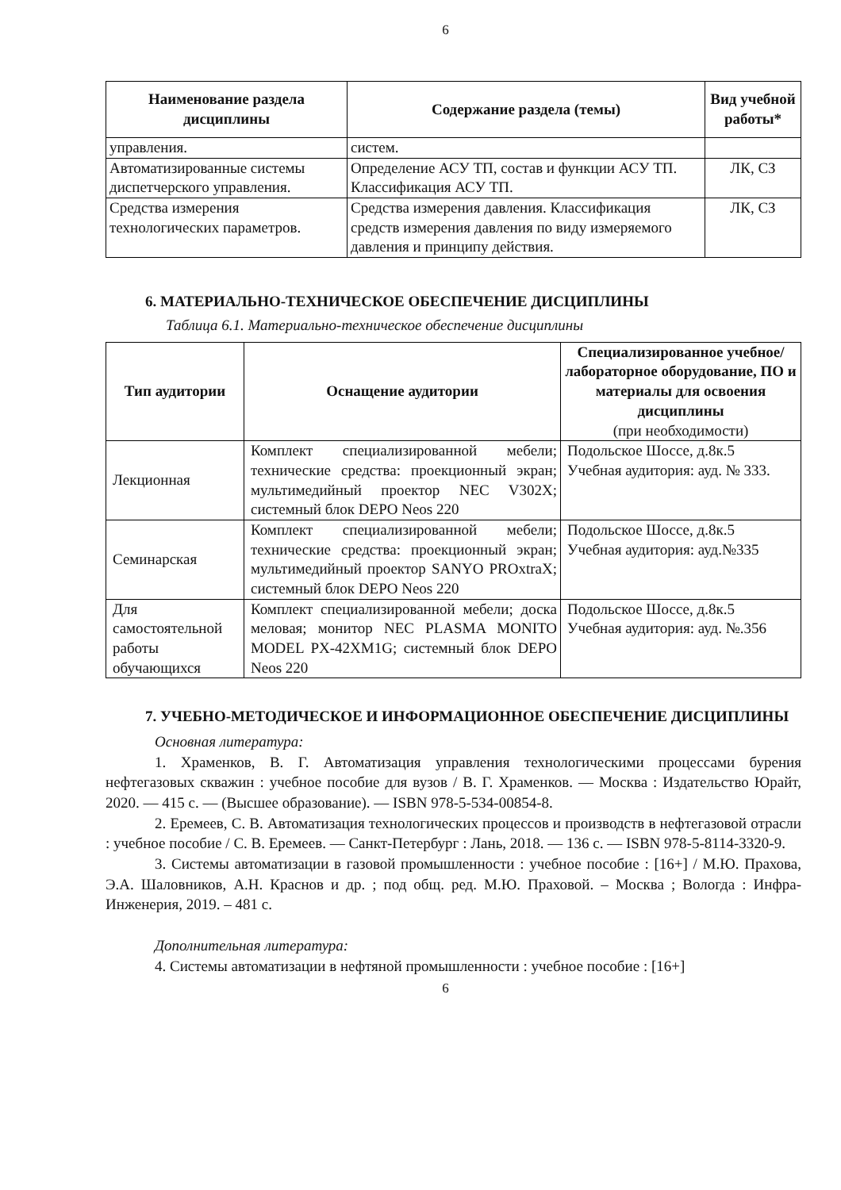6
| Наименование раздела дисциплины | Содержание раздела (темы) | Вид учебной работы* |
| --- | --- | --- |
| управления. | систем. | |
| Автоматизированные системы диспетчерского управления. | Определение АСУ ТП, состав и функции АСУ ТП. Классификация АСУ ТП. | ЛК, СЗ |
| Средства измерения технологических параметров. | Средства измерения давления. Классификация средств измерения давления по виду измеряемого давления и принципу действия. | ЛК, СЗ |
6. МАТЕРИАЛЬНО-ТЕХНИЧЕСКОЕ ОБЕСПЕЧЕНИЕ ДИСЦИПЛИНЫ
Таблица 6.1. Материально-техническое обеспечение дисциплины
| Тип аудитории | Оснащение аудитории | Специализированное учебное/лабораторное оборудование, ПО и материалы для освоения дисциплины (при необходимости) |
| --- | --- | --- |
| Лекционная | Комплект специализированной мебели; технические средства: проекционный экран; мультимедийный проектор NEC V302X; системный блок DEPO Neos 220 | Подольское Шоссе, д.8к.5 Учебная аудитория: ауд. № 333. |
| Семинарская | Комплект специализированной мебели; технические средства: проекционный экран; мультимедийный проектор SANYO PROxtraX; системный блок DEPO Neos 220 | Подольское Шоссе, д.8к.5 Учебная аудитория: ауд.№335 |
| Для самостоятельной работы обучающихся | Комплект специализированной мебели; доска меловая; монитор NEC PLASMA MONITO MODEL PX-42XM1G; системный блок DEPO Neos 220 | Подольское Шоссе, д.8к.5 Учебная аудитория: ауд. №.356 |
7. УЧЕБНО-МЕТОДИЧЕСКОЕ И ИНФОРМАЦИОННОЕ ОБЕСПЕЧЕНИЕ ДИСЦИПЛИНЫ
Основная литература:
1. Храменков, В. Г. Автоматизация управления технологическими процессами бурения нефтегазовых скважин : учебное пособие для вузов / В. Г. Храменков. — Москва : Издательство Юрайт, 2020. — 415 с. — (Высшее образование). — ISBN 978-5-534-00854-8.
2. Еремеев, С. В. Автоматизация технологических процессов и производств в нефтегазовой отрасли : учебное пособие / С. В. Еремеев. — Санкт-Петербург : Лань, 2018. — 136 с. — ISBN 978-5-8114-3320-9.
3. Системы автоматизации в газовой промышленности : учебное пособие : [16+] / М.Ю. Прахова, Э.А. Шаловников, А.Н. Краснов и др. ; под общ. ред. М.Ю. Праховой. – Москва ; Вологда : Инфра-Инженерия, 2019. – 481 с.
Дополнительная литература:
4. Системы автоматизации в нефтяной промышленности : учебное пособие : [16+]
6